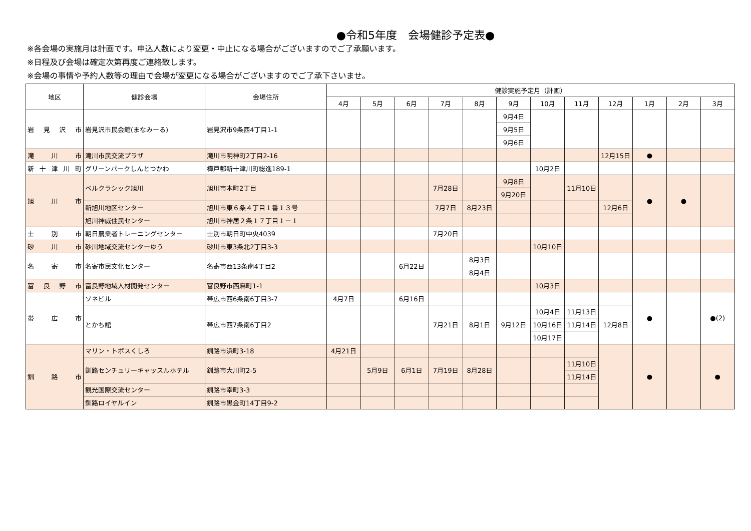●令和5年度　会場健診予定表●
※各会場の実施月は計画です。申込人数により変更・中止になる場合がございますのでご了承願います。
※日程及び会場は確定次第再度ご連絡致します。
※会場の事情や予約人数等の理由で会場が変更になる場合がございますのでご了承下さいませ。
| 地区 | 健診会場 | 会場住所 | 健診実施予定月（計画） | | | | | | | | | | | |
| --- | --- | --- | --- | --- | --- | --- | --- | --- | --- | --- | --- | --- | --- | --- |
| | | | 4月 | 5月 | 6月 | 7月 | 8月 | 9月 | 10月 | 11月 | 12月 | 1月 | 2月 | 3月 |
| 岩 見 沢 市 | 岩見沢市民会館(まなみーる) | 岩見沢市9条西4丁目1-1 | | | | | | 9月4日 | | | | | | |
| | | | | | | | | 9月5日 | | | | | | |
| | | | | | | | | 9月6日 | | | | | | |
| 滝 川 市 | 滝川市民交流プラザ | 滝川市明神町2丁目2-16 | | | | | | | | | 12月15日 | ● | | |
| 新 十 津 川 町 | グリーンパークしんとつかわ | 樺戸郡新十津川町総進189-1 | | | | | | | 10月2日 | | | | | |
| 旭 川 市 | ベルクラシック旭川 | 旭川市本町2丁目 | | | | 7月28日 | | 9月8日 | | 11月10日 | | ● | ● | |
| | | | | | | | | 9月20日 | | | | | | |
| | 新旭川地区センター | 旭川市東６条４丁目１番１３号 | | | | 7月7日 | 8月23日 | | | | 12月6日 | | | |
| | 旭川神威住民センター | 旭川市神居２条１７丁目１－１ | | | | | | | | | | | | |
| 士 別 市 | 朝日農業者トレーニングセンター | 士別市朝日町中央4039 | | | | 7月20日 | | | | | | | | |
| 砂 川 市 | 砂川地域交流センターゆう | 砂川市東3条北2丁目3-3 | | | | | | | 10月10日 | | | | | |
| 名 寄 市 | 名寄市民文化センター | 名寄市西13条南4丁目2 | | | 6月22日 | | 8月3日 | | | | | | | |
| | | | | | | | 8月4日 | | | | | | | |
| 富 良 野 市 | 富良野地域人材開発センター | 富良野市西麻町1-1 | | | | | | | 10月3日 | | | | | |
| 帯 広 市 | ソネビル | 帯広市西6条南6丁目3-7 | 4月7日 | | 6月16日 | | | | | | | ● | | ●(2) |
| | とかち館 | 帯広市西7条南6丁目2 | | | | 7月21日 | 8月1日 | 9月12日 | 10月4日 | 11月13日 | 12月8日 | | | |
| | | | | | | | | | 10月16日 | 11月14日 | | | | |
| | | | | | | | | | 10月17日 | | | | | |
| 釧 路 市 | マリン・トポスくしろ | 釧路市浜町3-18 | 4月21日 | | | | | | | | | ● | | ● |
| | 釧路センチュリーキャッスルホテル | 釧路市大川町2-5 | | 5月9日 | 6月1日 | 7月19日 | 8月28日 | | | 11月10日 | | | | |
| | | | | | | | | | | 11月14日 | | | | |
| | 観光国際交流センター | 釧路市幸町3-3 | | | | | | | | | | | | |
| | 釧路ロイヤルイン | 釧路市黒金町14丁目9-2 | | | | | | | | | | | | |